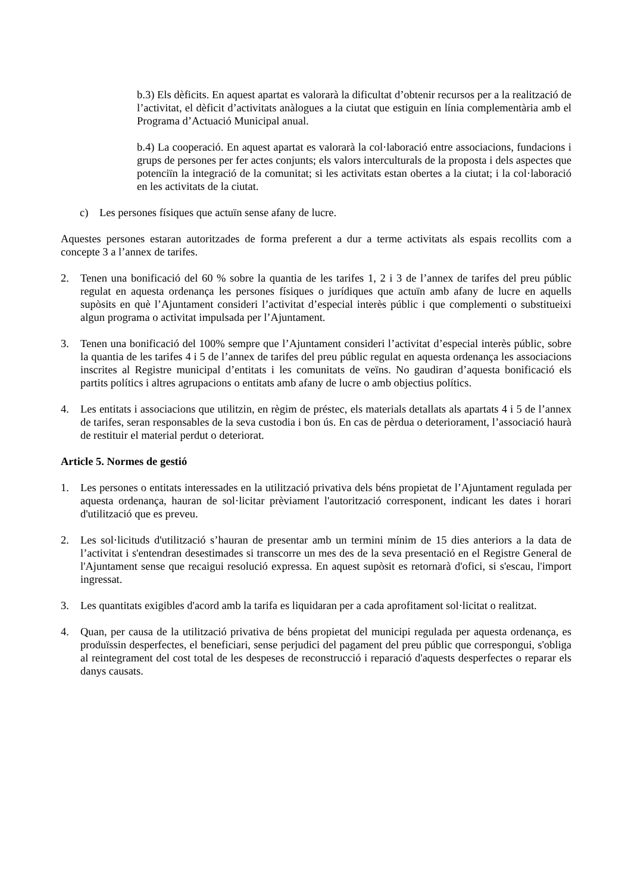b.3) Els dèficits. En aquest apartat es valorarà la dificultat d’obtenir recursos per a la realització de l’activitat, el dèficit d’activitats anàlogues a la ciutat que estiguin en línia complementària amb el Programa d’Actuació Municipal anual.
b.4) La cooperació. En aquest apartat es valorarà la col·laboració entre associacions, fundacions i grups de persones per fer actes conjunts; els valors interculturals de la proposta i dels aspectes que potenciïn la integració de la comunitat; si les activitats estan obertes a la ciutat; i la col·laboració en les activitats de la ciutat.
c) Les persones físiques que actuïn sense afany de lucre.
Aquestes persones estaran autoritzades de forma preferent a dur a terme activitats als espais recollits com a concepte 3 a l’annex de tarifes.
2. Tenen una bonificació del 60 % sobre la quantia de les tarifes 1, 2 i 3 de l’annex de tarifes del preu públic regulat en aquesta ordenança les persones físiques o jurídiques que actuïn amb afany de lucre en aquells supòsits en què l’Ajuntament consideri l’activitat d’especial interès públic i que complementi o substitueixi algun programa o activitat impulsada per l’Ajuntament.
3. Tenen una bonificació del 100% sempre que l’Ajuntament consideri l’activitat d’especial interès públic, sobre la quantia de les tarifes 4 i 5 de l’annex de tarifes del preu públic regulat en aquesta ordenança les associacions inscrites al Registre municipal d’entitats i les comunitats de veïns. No gaudiran d’aquesta bonificació els partits polítics i altres agrupacions o entitats amb afany de lucre o amb objectius polítics.
4. Les entitats i associacions que utilitzin, en règim de préstec, els materials detallats als apartats 4 i 5 de l’annex de tarifes, seran responsables de la seva custodia i bon ús. En cas de pèrdua o deteriorament, l’associació haurà de restituir el material perdut o deteriorat.
Article 5. Normes de gestió
1. Les persones o entitats interessades en la utilització privativa dels béns propietat de l’Ajuntament regulada per aquesta ordenança, hauran de sol·licitar prèviament l'autorització corresponent, indicant les dates i horari d'utilització que es preveu.
2. Les sol·licituds d'utilització s’hauran de presentar amb un termini mínim de 15 dies anteriors a la data de l’activitat i s'entendran desestimades si transcorre un mes des de la seva presentació en el Registre General de l'Ajuntament sense que recaigui resolució expressa. En aquest supòsit es retornarà d'ofici, si s'escau, l'import ingressat.
3. Les quantitats exigibles d'acord amb la tarifa es liquidaran per a cada aprofitament sol·licitat o realitzat.
4. Quan, per causa de la utilització privativa de béns propietat del municipi regulada per aquesta ordenança, es produïssin desperfectes, el beneficiari, sense perjudici del pagament del preu públic que correspongui, s'obliga al reintegrament del cost total de les despeses de reconstrucció i reparació d'aquests desperfectes o reparar els danys causats.